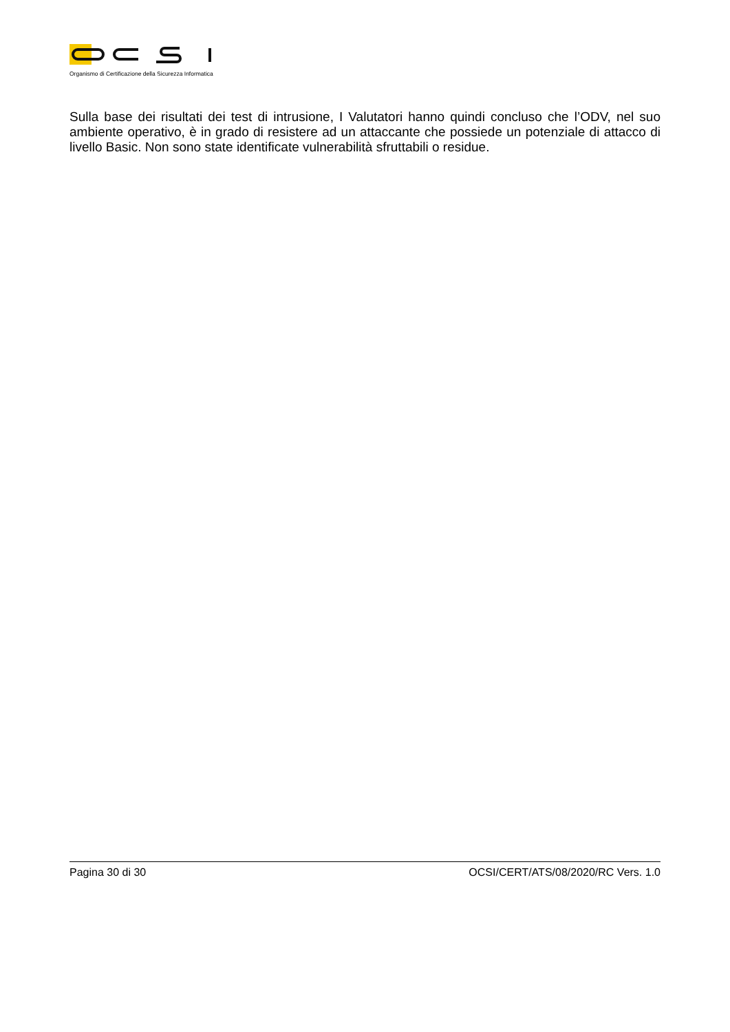Organismo di Certificazione della Sicurezza Informatica
Sulla base dei risultati dei test di intrusione, I Valutatori hanno quindi concluso che l’ODV, nel suo ambiente operativo, è in grado di resistere ad un attaccante che possiede un potenziale di attacco di livello Basic. Non sono state identificate vulnerabilità sfruttabili o residue.
Pagina 30 di 30 OCSI/CERT/ATS/08/2020/RC Vers. 1.0